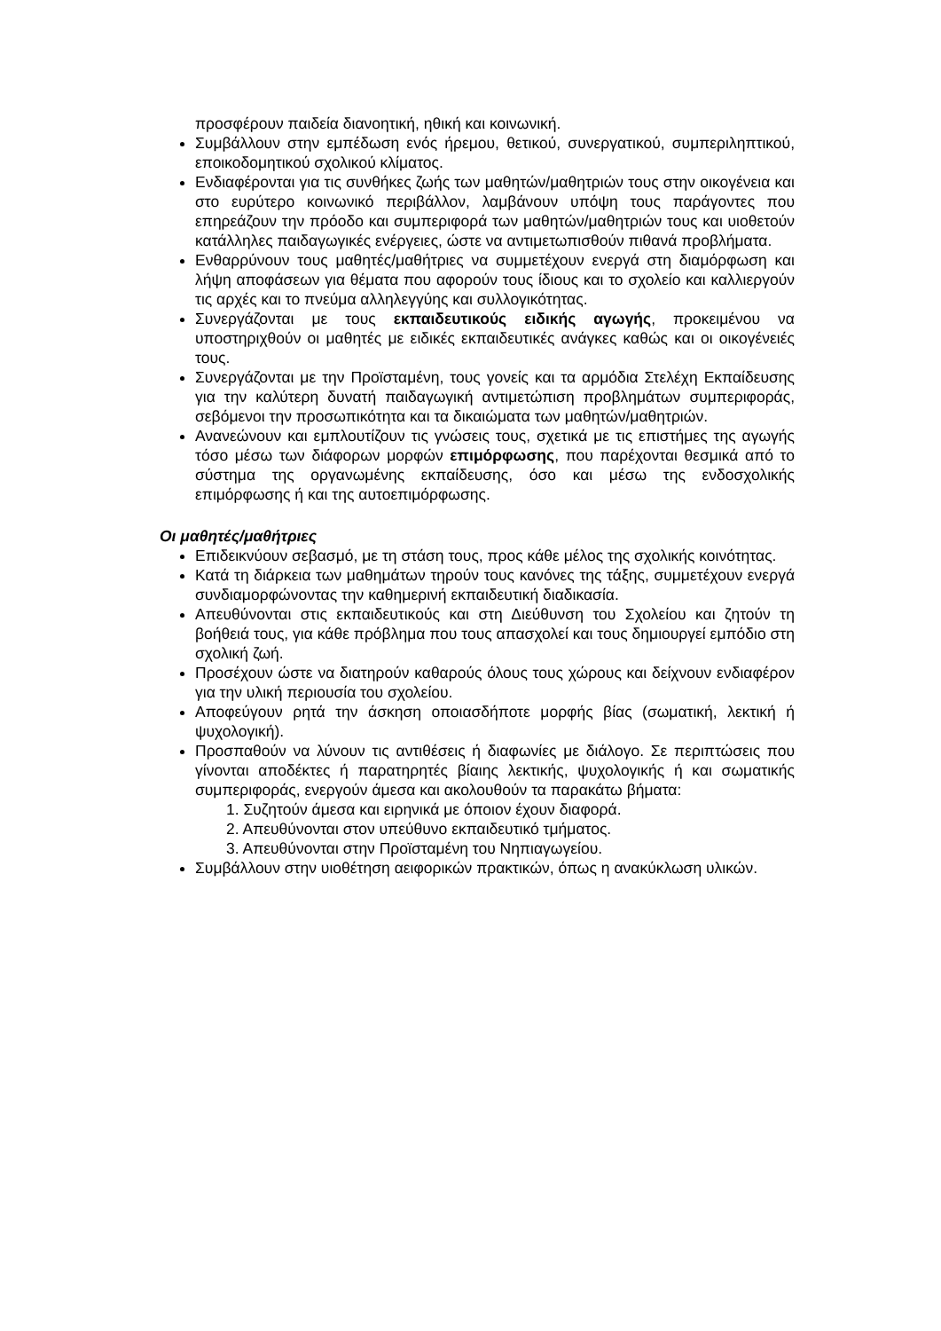προσφέρουν παιδεία διανοητική, ηθική και κοινωνική.
Συμβάλλουν στην εμπέδωση ενός ήρεμου, θετικού, συνεργατικού, συμπεριληπτικού, εποικοδομητικού σχολικού κλίματος.
Ενδιαφέρονται για τις συνθήκες ζωής των μαθητών/μαθητριών τους στην οικογένεια και στο ευρύτερο κοινωνικό περιβάλλον, λαμβάνουν υπόψη τους παράγοντες που επηρεάζουν την πρόοδο και συμπεριφορά των μαθητών/μαθητριών τους και υιοθετούν κατάλληλες παιδαγωγικές ενέργειες, ώστε να αντιμετωπισθούν πιθανά προβλήματα.
Ενθαρρύνουν τους μαθητές/μαθήτριες να συμμετέχουν ενεργά στη διαμόρφωση και λήψη αποφάσεων για θέματα που αφορούν τους ίδιους και το σχολείο και καλλιεργούν τις αρχές και το πνεύμα αλληλεγγύης και συλλογικότητας.
Συνεργάζονται με τους εκπαιδευτικούς ειδικής αγωγής, προκειμένου να υποστηριχθούν οι μαθητές με ειδικές εκπαιδευτικές ανάγκες καθώς και οι οικογένειές τους.
Συνεργάζονται με την Προϊσταμένη, τους γονείς και τα αρμόδια Στελέχη Εκπαίδευσης για την καλύτερη δυνατή παιδαγωγική αντιμετώπιση προβλημάτων συμπεριφοράς, σεβόμενοι την προσωπικότητα και τα δικαιώματα των μαθητών/μαθητριών.
Ανανεώνουν και εμπλουτίζουν τις γνώσεις τους, σχετικά με τις επιστήμες της αγωγής τόσο μέσω των διάφορων μορφών επιμόρφωσης, που παρέχονται θεσμικά από το σύστημα της οργανωμένης εκπαίδευσης, όσο και μέσω της ενδοσχολικής επιμόρφωσης ή και της αυτοεπιμόρφωσης.
Οι μαθητές/μαθήτριες
Επιδεικνύουν σεβασμό, με τη στάση τους, προς κάθε μέλος της σχολικής κοινότητας.
Κατά τη διάρκεια των μαθημάτων τηρούν τους κανόνες της τάξης, συμμετέχουν ενεργά συνδιαμορφώνοντας την καθημερινή εκπαιδευτική διαδικασία.
Απευθύνονται στις εκπαιδευτικούς και στη Διεύθυνση του Σχολείου και ζητούν τη βοήθειά τους, για κάθε πρόβλημα που τους απασχολεί και τους δημιουργεί εμπόδιο στη σχολική ζωή.
Προσέχουν ώστε να διατηρούν καθαρούς όλους τους χώρους και δείχνουν ενδιαφέρον για την υλική περιουσία του σχολείου.
Αποφεύγουν ρητά την άσκηση οποιασδήποτε μορφής βίας (σωματική, λεκτική ή ψυχολογική).
Προσπαθούν να λύνουν τις αντιθέσεις ή διαφωνίες με διάλογο. Σε περιπτώσεις που γίνονται αποδέκτες ή παρατηρητές βίαιης λεκτικής, ψυχολογικής ή και σωματικής συμπεριφοράς, ενεργούν άμεσα και ακολουθούν τα παρακάτω βήματα:
1. Συζητούν άμεσα και ειρηνικά με όποιον έχουν διαφορά.
2. Απευθύνονται στον υπεύθυνο εκπαιδευτικό τμήματος.
3. Απευθύνονται στην Προϊσταμένη του Νηπιαγωγείου.
Συμβάλλουν στην υιοθέτηση αειφορικών πρακτικών, όπως η ανακύκλωση υλικών.